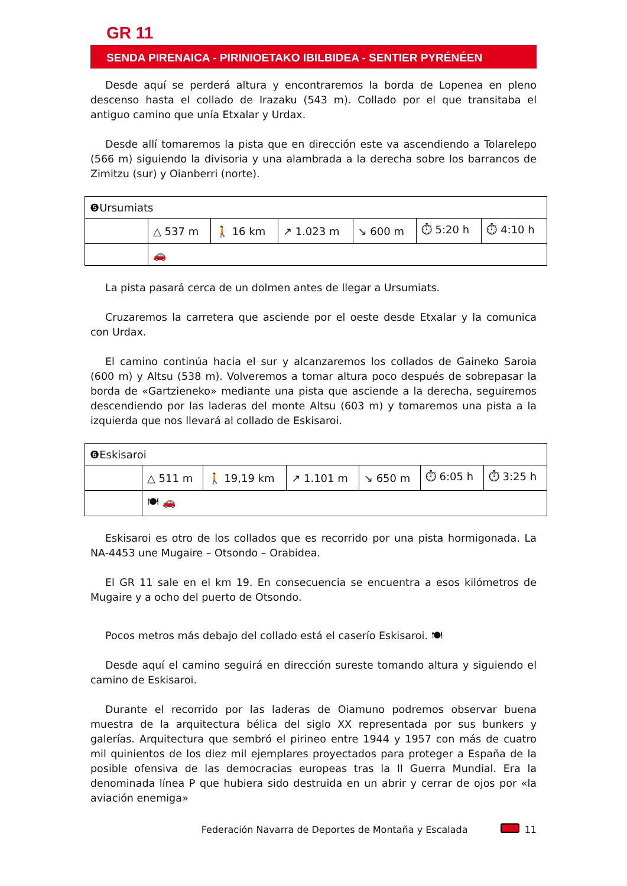GR 11
SENDA PIRENAICA - PIRINIOETAKO IBILBIDEA - SENTIER PYRÉNÉEN
Desde aquí se perderá altura y encontraremos la borda de Lopenea en pleno descenso hasta el collado de Irazaku (543 m). Collado por el que transitaba el antiguo camino que unía Etxalar y Urdax.
Desde allí tomaremos la pista que en dirección este va ascendiendo a Tolarelepo (566 m) siguiendo la divisoria y una alambrada a la derecha sobre los barrancos de Zimitzu (sur) y Oianberri (norte).
| ❺Ursumiats | | | | | | |
| | △ 537 m | 🚶 16 km | ↗ 1.023 m | ↘ 600 m | ⏱ 5:20 h | ⏱ 4:10 h |
| | 🚗 | | | | | |
La pista pasará cerca de un dolmen antes de llegar a Ursumiats.
Cruzaremos la carretera que asciende por el oeste desde Etxalar y la comunica con Urdax.
El camino continúa hacia el sur y alcanzaremos los collados de Gaineko Saroia (600 m) y Altsu (538 m). Volveremos a tomar altura poco después de sobrepasar la borda de «Gartzieneko» mediante una pista que asciende a la derecha, seguiremos descendiendo por las laderas del monte Altsu (603 m) y tomaremos una pista a la izquierda que nos llevará al collado de Eskisaroi.
| ❻Eskisaroi | | | | | | |
| | △ 511 m | 🚶 19,19 km | ↗ 1.101 m | ↘ 650 m | ⏱ 6:05 h | ⏱ 3:25 h |
| | 🍽 🚗 | | | | | |
Eskisaroi es otro de los collados que es recorrido por una pista hormigonada. La NA-4453 une Mugaire – Otsondo – Orabidea.
El GR 11 sale en el km 19. En consecuencia se encuentra a esos kilómetros de Mugaire y a ocho del puerto de Otsondo.
Pocos metros más debajo del collado está el caserío Eskisaroi. 🍽
Desde aquí el camino seguirá en dirección sureste tomando altura y siguiendo el camino de Eskisaroi.
Durante el recorrido por las laderas de Oiamuno podremos observar buena muestra de la arquitectura bélica del siglo XX representada por sus bunkers y galerías. Arquitectura que sembró el pirineo entre 1944 y 1957 con más de cuatro mil quinientos de los diez mil ejemplares proyectados para proteger a España de la posible ofensiva de las democracias europeas tras la II Guerra Mundial. Era la denominada línea P que hubiera sido destruida en un abrir y cerrar de ojos por «la aviación enemiga»
Federación Navarra de Deportes de Montaña y Escalada 11